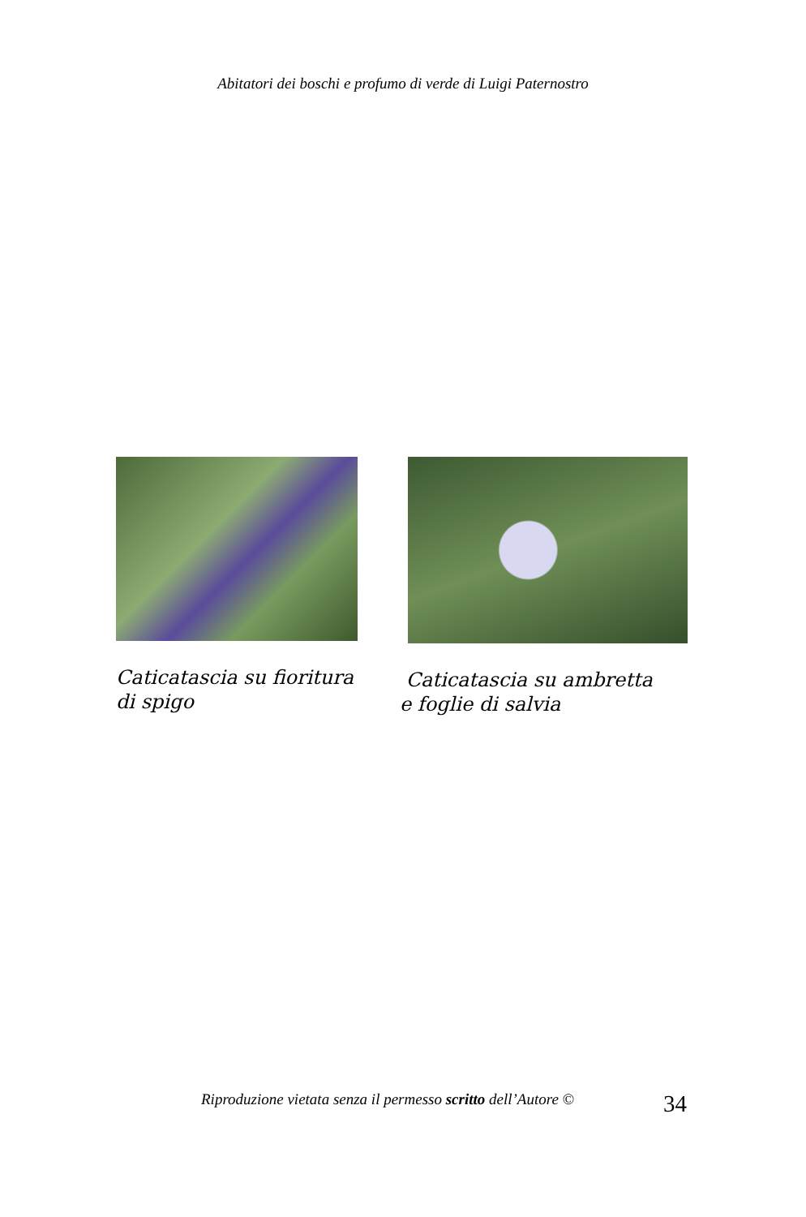Abitatori dei boschi e profumo di verde di Luigi Paternostro
Caticatascia su fioritura
di spigo
Caticatascia su ambretta
e foglie di salvia
Riproduzione vietata senza il permesso scritto dell’Autore ©
34